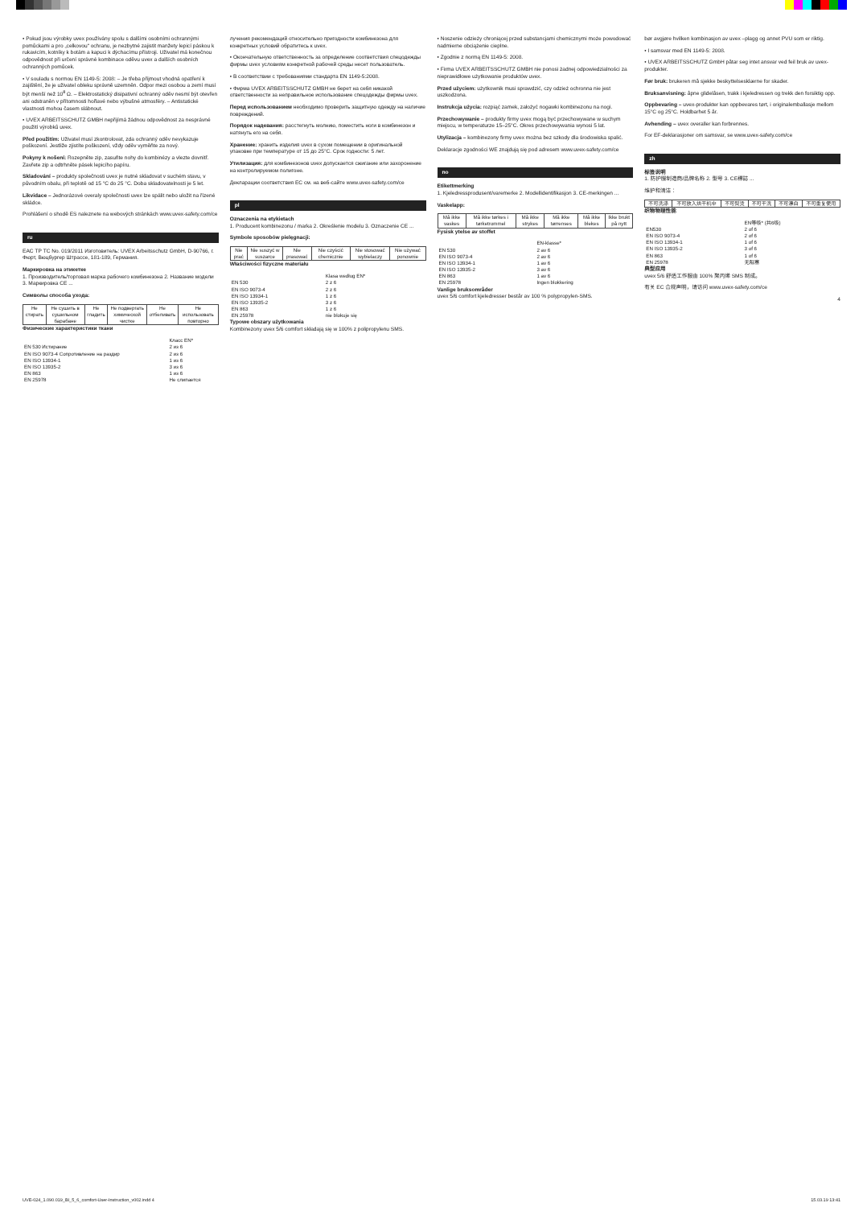• Pokud jsou výrobky uvex používány spolu s dalšími osobními ochrannými pomůckami a pro „celkovou“ ochranu, je nezbytné zajistit manžety lepicí páskou k rukavicím, kotníky k botám a kapuci k dýchacímu přístroji. Uživatel má konečnou odpovědnost při určení správné kombinace oděvu uvex a dalších osobních ochranných pomůcek.
• V souladu s normou EN 1149-5: 2008: – Je třeba přijmout vhodná opatření k zajištění, že je uživatel obleku správně uzemněn. Odpor mezi osobou a zemí musí být menší než 10<sup>8</sup> Ω. – Elektrostatický disipativní ochranný oděv nesmí být otevřen ani odstraněn v přítomnosti hořlavé nebo výbušné atmosféry. – Antistatické vlastnosti mohou časem slábnout.
• UVEX ARBEITSSCHUTZ GMBH nepřijímá žádnou odpovědnost za nesprávné použití výrobků uvex.
Před použitím: Uživatel musí zkontrolovat, zda ochranný oděv nevykazuje poškození. Jestliže zjistíte poškození, vždy oděv vyměňte za nový.
Pokyny k nošení: Rozepněte zip, zasuňte nohy do kombinézy a vlezte dovnitř. Zavřete zip a odtrhněte pásek lepicího papíru.
Skladování – produkty společnosti uvex je nutné skladovat v suchém stavu, v původním obalu, při teplotě od 15 °C do 25 °C. Doba skladovatelnosti je 5 let.
Likvidace – Jednorázové overaly společnosti uvex lze spálit nebo uložit na řízené skládce.
Prohlášení o shodě ES naleznete na webových stránkách www.uvex-safety.com/ce
ru
EAC ТР ТС No. 019/2011 Изготовитель: UVEX Arbeitsschutz GmbH, D-90766, г. Фюрт, Вюцбургер Штрассе, 181-189, Германия.
Маркировка на этикетке
1. Производитель/торговая марка рабочего комбинезона 2. Название модели 3. Маркировка CE ...
Символы способа ухода:
| Не стирать | Не сушить в сушильном барабане | Не гладить | Не подвергать химической чистке | Не отбеливать | Не использовать повторно |
Физические характеристики ткани
| | Класс EN* |
| --- | --- |
| EN 530 Истирание | 2 из 6 |
| EN ISO 9073-4 Сопротивление на раздир | 2 из 6 |
| EN ISO 13934-1 | 1 из 6 |
| EN ISO 13935-2 | 3 из 6 |
| EN 863 | 1 из 6 |
| EN 25978 | Не слипается |
лучения рекомендаций относительно пригодности комбинезона для конкретных условий обратитесь к uvex.
• Окончательную ответственность за определение соответствия спецодежды фирмы uvex условиям конкретной рабочей среды несет пользователь.
• В соответствии с требованиями стандарта EN 1149-5:2008.
• Фирма UVEX ARBEITSSCHUTZ GMBH не берет на себя никакой ответственности за неправильное использование спецодежды фирмы uvex.
Перед использованием необходимо проверить защитную одежду на наличие повреждений.
Порядок надевания: расстегнуть молнию, поместить ноги в комбинезон и натянуть его на себя.
Хранение: хранить изделия uvex в сухом помещении в оригинальной упаковке при температуре от 15 до 25°С. Срок годности: 5 лет.
Утилизация: для комбинезонов uvex допускается сжигание или захоронение на контролируемом полигоне.
Декларации соответствия ЕС см. на веб-сайте www.uvex-safety.com/ce
pl
Oznaczenia na etykietach
1. Producent kombinezonu / marka 2. Określenie modelu 3. Oznaczenie CE ...
Symbole sposobów pielęgnacji:
| Nie prać | Nie suszyć w suszarce | Nie prasować | Nie czyścić chemicznie | Nie stosować wybielaczy | Nie używać ponownie |
Właściwości fizyczne materiału
| | Klasa według EN* |
| --- | --- |
| EN 530 | 2 z 6 |
| EN ISO 9073-4 | 2 z 6 |
| EN ISO 13934-1 | 1 z 6 |
| EN ISO 13935-2 | 3 z 6 |
| EN 863 | 1 z 6 |
| EN 25978 | nie blokuje się |
Typowe obszary użytkowania
Kombinezony uvex 5/6 comfort składają się w 100% z polipropylenu SMS.
• Noszenie odzieży chroniącej przed substancjami chemicznymi może powodować nadmierne obciążenie cieplne.
• Zgodnie z normą EN 1149-5: 2008.
• Firma UVEX ARBEITSSCHUTZ GMBH nie ponosi żadnej odpowiedzialności za nieprawidłowe użytkowanie produktów uvex.
Przed użyciem: użytkownik musi sprawdzić, czy odzież ochronna nie jest uszkodzona.
Instrukcja użycia: rozpiąć zamek, założyć nogawki kombinezonu na nogi.
Przechowywanie – produkty firmy uvex mogą być przechowywane w suchym miejscu, w temperaturze 15–25°C. Okres przechowywania wynosi 5 lat.
Utylizacja – kombinezony firmy uvex można bez szkody dla środowiska spalić.
Deklaracje zgodności WE znajdują się pod adresem www.uvex-safety.com/ce
no
Etikettmerking
1. Kjeledressprodusent/varemerke 2. Modellidentifikasjon 3. CE-merkingen ...
Vaskelapp:
| Må ikke vaskes | Må ikke tørkes i tørketrommel | Må ikke strykes | Må ikke tørrenses | Må ikke blekes | Ikke brukt på nytt |
Fysisk ytelse av stoffet
| | EN-klasse* |
| --- | --- |
| EN 530 | 2 av 6 |
| EN ISO 9073-4 | 2 av 6 |
| EN ISO 13934-1 | 1 av 6 |
| EN ISO 13935-2 | 3 av 6 |
| EN 863 | 1 av 6 |
| EN 25978 | Ingen blokkering |
Vanlige bruksområder
uvex 5/6 comfort kjeledresser består av 100 % polypropylen-SMS.
bør avgjøre hvilken kombinasjon av uvex –plagg og annet PVU som er riktig.
• I samsvar med EN 1149-5: 2008.
• UVEX ARBEITSSCHUTZ GmbH påtar seg intet ansvar ved feil bruk av uvex-produkter.
Før bruk: brukeren må sjekke beskyttelsesklærne for skader.
Bruksanvisning: åpne glidelåsen, trakk i kjeledressen og trekk den forsiktig opp.
Oppbevaring – uvex-produkter kan oppbevares tørt, i originalemballasje mellom 15°C og 25°C. Holdbarhet 5 år.
Avhending – uvex overaller kan forbrennes.
For EF-deklarasjoner om samsvar, se www.uvex-safety.com/ce
zh
标签说明
1. 防护服制造商/品牌名称 2. 型号 3. CE標誌 ...
维护和清洁：
| 不可洗涤 | 不可放入烘干机中 | 不可熨烫 | 不可干洗 | 不可漂白 | 不可重复使用 |
织物物理性能
| | EN等级* (共6级) |
| --- | --- |
| EN530 | 2 of 6 |
| EN ISO 9073-4 | 2 of 6 |
| EN ISO 13934-1 | 1 of 6 |
| EN ISO 13935-2 | 3 of 6 |
| EN 863 | 1 of 6 |
| EN 25978 | 无阻塞 |
典型应用
uvex 5/6 舒适工作服由 100% 聚丙烯 SMS 制成。
有关 EC 合规声明，请访问 www.uvex-safety.com/ce
4
UVE-024_1.090.019_BI_5_6_comfort-User-Instruction_v002.indd 4 15.03.19 13:41